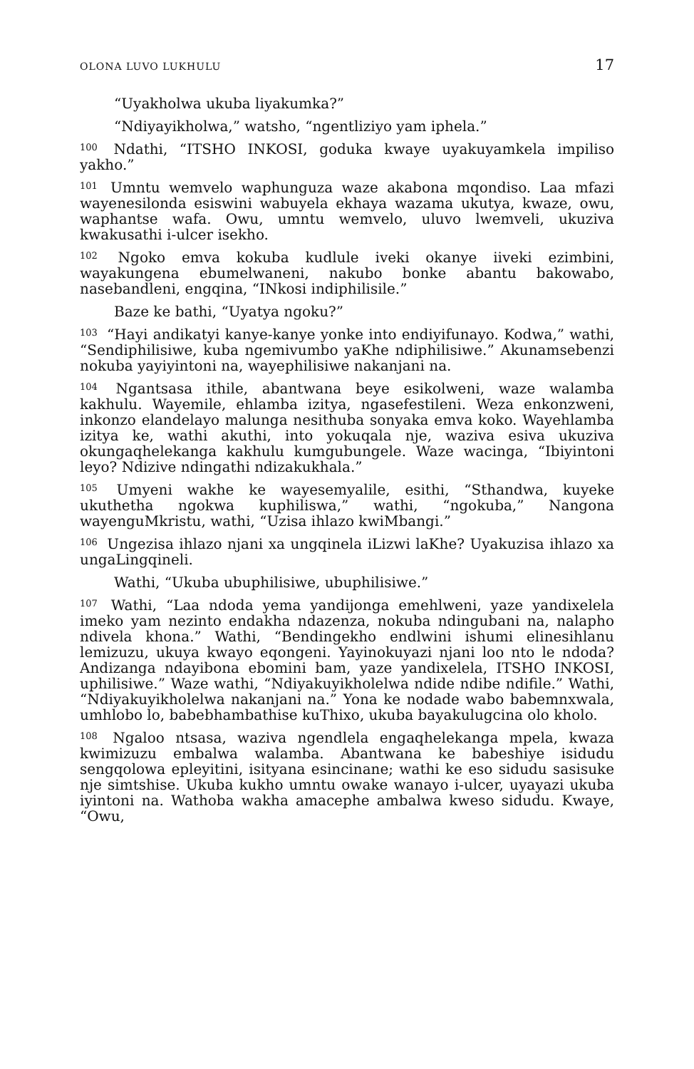OLONA LUVO LUKHULU 17
“Uyakholwa ukuba liyakumka?”
“Ndiyayikholwa,” watsho, “ngentliziyo yam iphela.”
<sup>100</sup> Ndathi, “ITSHO INKOSI, goduka kwaye uyakuyamkela impiliso yakho.”
<sup>101</sup> Umntu wemvelo waphunguza waze akabona mqondiso. Laa mfazi wayenesilonda esiswini wabuyela ekhaya wazama ukutya, kwaze, owu, waphantse wafa. Owu, umntu wemvelo, uluvo lwemveli, ukuziva kwakusathi i-ulcer isekho.
<sup>102</sup> Ngoko emva kokuba kudlule iveki okanye iiveki ezimbini, wayakungena ebumelwaneni, nakubo bonke abantu bakowabo, nasebandleni, engqina, “INkosi indiphilisile.”
Baze ke bathi, “Uyatya ngoku?”
<sup>103</sup> “Hayi andikatyi kanye-kanye yonke into endiyifunayo. Kodwa,” wathi, “Sendiphilisiwe, kuba ngemivumbo yaKhe ndiphilisiwe.” Akunamsebenzi nokuba yayiyintoni na, wayephilisiwe nakanjani na.
<sup>104</sup> Ngantsasa ithile, abantwana beye esikolweni, waze walamba kakhulu. Wayemile, ehlamba izitya, ngasefestileni. Weza enkonzweni, inkonzo elandelayo malunga nesithuba sonyaka emva koko. Wayehlamba izitya ke, wathi akuthi, into yokuqala nje, waziva esiva ukuziva okungaqhelekanga kakhulu kumgubungele. Waze wacinga, “Ibiyintoni leyo? Ndizive ndingathi ndizakukhala.”
<sup>105</sup> Umyeni wakhe ke wayesemyalile, esithi, “Sthandwa, kuyeke ukuthetha ngokwa kuphiliswa,” wathi, “ngokuba,” Nangona wayenguMkristu, wathi, “Uzisa ihlazo kwiMbangi.”
<sup>106</sup> Ungezisa ihlazo njani xa ungqinela iLizwi laKhe? Uyakuzisa ihlazo xa ungaLingqineli.
Wathi, “Ukuba ubuphilisiwe, ubuphilisiwe.”
<sup>107</sup> Wathi, “Laa ndoda yema yandijonga emehlweni, yaze yandixelela imeko yam nezinto endakha ndazenza, nokuba ndingubani na, nalapho ndivela khona.” Wathi, “Bendingekho endlwini ishumi elinesihlanu lemizuzu, ukuya kwayo eqongeni. Yayinokuyazi njani loo nto le ndoda? Andizanga ndayibona ebomini bam, yaze yandixelela, ITSHO INKOSI, uphilisiwe.” Waze wathi, “Ndiyakuyikholelwa ndide ndibe ndifile.” Wathi, “Ndiyakuyikholelwa nakanjani na.” Yona ke nodade wabo babemnxwala, umhlobo lo, babebhambathise kuThixo, ukuba bayakulugcina olo kholo.
<sup>108</sup> Ngaloo ntsasa, waziva ngendlela engaqhelekanga mpela, kwaza kwimizuzu embalwa walamba. Abantwana ke babeshiye isidudu sengqolowa epleyitini, isityana esincinane; wathi ke eso sidudu sasisuke nje simtshise. Ukuba kukho umntu owake wanayo i-ulcer, uyayazi ukuba iyintoni na. Wathoba wakha amacephe ambalwa kweso sidudu. Kwaye, “Owu,